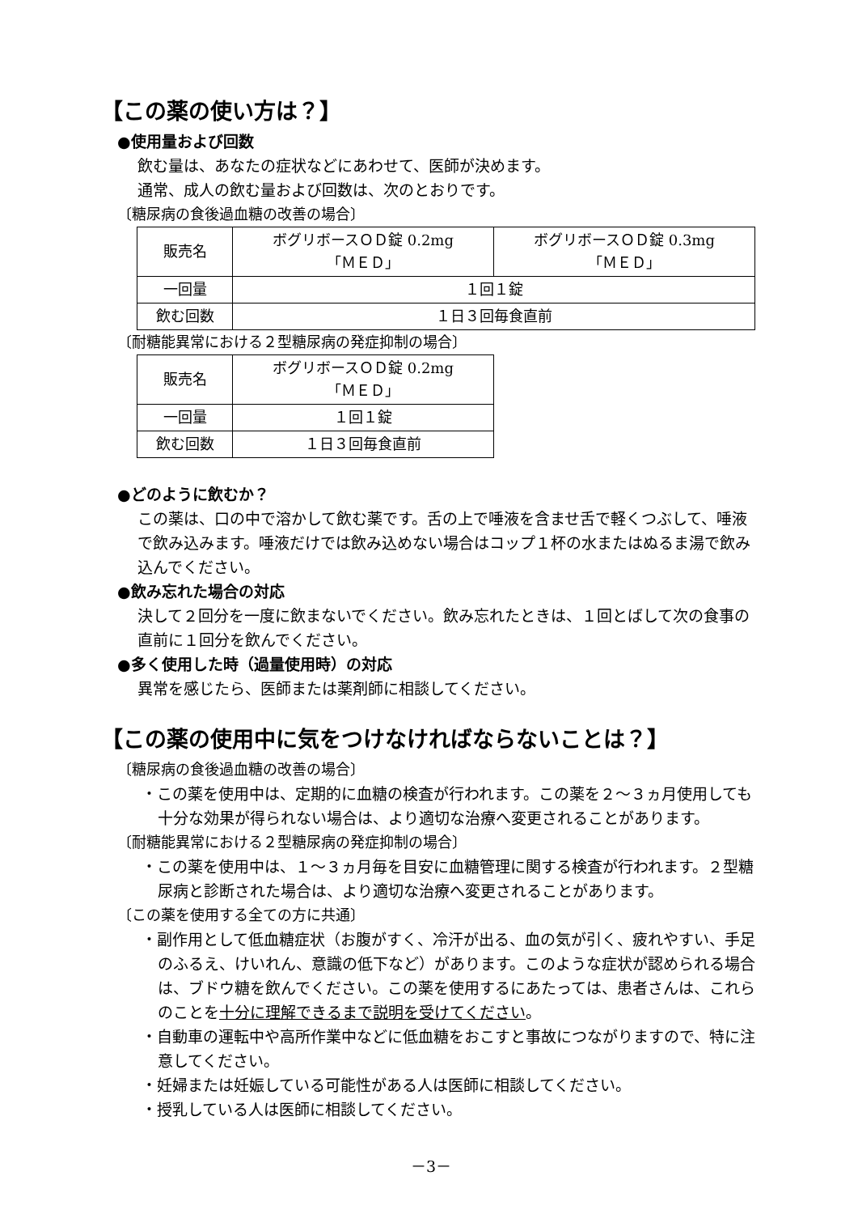【この薬の使い方は？】
●使用量および回数
飲む量は、あなたの症状などにあわせて、医師が決めます。
通常、成人の飲む量および回数は、次のとおりです。
〔糖尿病の食後過血糖の改善の場合〕
| 販売名 | ボグリボースＯＤ錠 0.2mg 「ＭＥＤ」 | ボグリボースＯＤ錠 0.3mg 「ＭＥＤ」 |
| 一回量 | １回１錠 | |
| 飲む回数 | １日３回毎食直前 | |
〔耐糖能異常における２型糖尿病の発症抑制の場合〕
| 販売名 | ボグリボースＯＤ錠 0.2mg 「ＭＥＤ」 |
| 一回量 | １回１錠 |
| 飲む回数 | １日３回毎食直前 |
●どのように飲むか？
この薬は、口の中で溶かして飲む薬です。舌の上で唾液を含ませ舌で軽くつぶして、唾液で飲み込みます。唾液だけでは飲み込めない場合はコップ１杯の水またはぬるま湯で飲み込んでください。
●飲み忘れた場合の対応
決して２回分を一度に飲まないでください。飲み忘れたときは、１回とばして次の食事の直前に１回分を飲んでください。
●多く使用した時（過量使用時）の対応
異常を感じたら、医師または薬剤師に相談してください。
【この薬の使用中に気をつけなければならないことは？】
〔糖尿病の食後過血糖の改善の場合〕
・この薬を使用中は、定期的に血糖の検査が行われます。この薬を２～３ヵ月使用しても十分な効果が得られない場合は、より適切な治療へ変更されることがあります。
〔耐糖能異常における２型糖尿病の発症抑制の場合〕
・この薬を使用中は、１～３ヵ月毎を目安に血糖管理に関する検査が行われます。２型糖尿病と診断された場合は、より適切な治療へ変更されることがあります。
〔この薬を使用する全ての方に共通〕
・副作用として低血糖症状（お腹がすく、冷汗が出る、血の気が引く、疲れやすい、手足のふるえ、けいれん、意識の低下など）があります。このような症状が認められる場合は、ブドウ糖を飲んでください。この薬を使用するにあたっては、患者さんは、これらのことを十分に理解できるまで説明を受けてください。
・自動車の運転中や高所作業中などに低血糖をおこすと事故につながりますので、特に注意してください。
・妊婦または妊娠している可能性がある人は医師に相談してください。
・授乳している人は医師に相談してください。
－3－